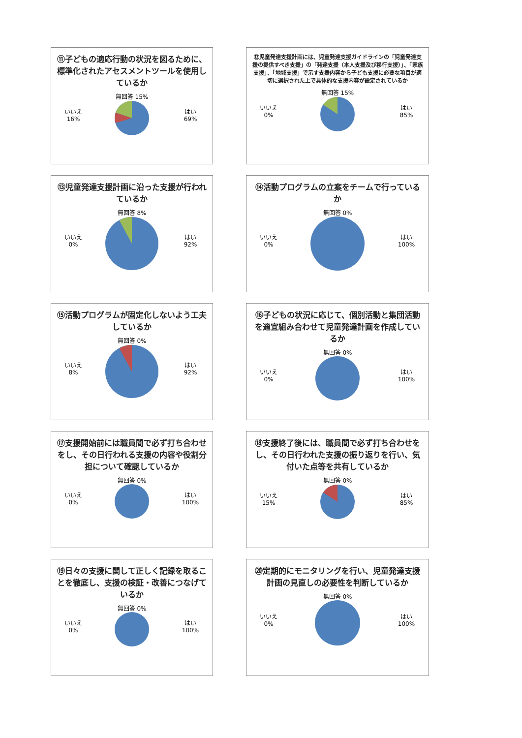⑪子どもの適応行動の状況を図るために、標準化されたアセスメントツールを使用しているか
いいえ
16%
無回答 15%
はい
69%
⑫児童発達支援計画には、児童発達支援ガイドラインの「児童発達支援の提供すべき支援」の「発達支援（本人支援及び移行支援）」、「家族支援」、「地域支援」で示す支援内容から子ども支援に必要な項目が適切に選択された上で具体的な支援内容が設定されているか
いいえ
0%
無回答 15%
はい
85%
⑬児童発達支援計画に沿った支援が行われているか
いいえ
0%
無回答 8%
はい
92%
⑭活動プログラムの立案をチームで行っているか
いいえ
0%
無回答 0%
はい
100%
⑮活動プログラムが固定化しないよう工夫しているか
いいえ
8%
無回答 0%
はい
92%
⑯子どもの状況に応じて、個別活動と集団活動を適宜組み合わせて児童発達計画を作成しているか
いいえ
0%
無回答 0%
はい
100%
⑰支援開始前には職員間で必ず打ち合わせをし、その日行われる支援の内容や役割分担について確認しているか
いいえ
0%
無回答 0%
はい
100%
⑱支援終了後には、職員間で必ず打ち合わせをし、その日行われた支援の振り返りを行い、気付いた点等を共有しているか
いいえ
15%
無回答 0%
はい
85%
⑲日々の支援に関して正しく記録を取ることを徹底し、支援の検証・改善につなげているか
いいえ
0%
無回答 0%
はい
100%
⑳定期的にモニタリングを行い、児童発達支援計画の見直しの必要性を判断しているか
いいえ
0%
無回答 0%
はい
100%